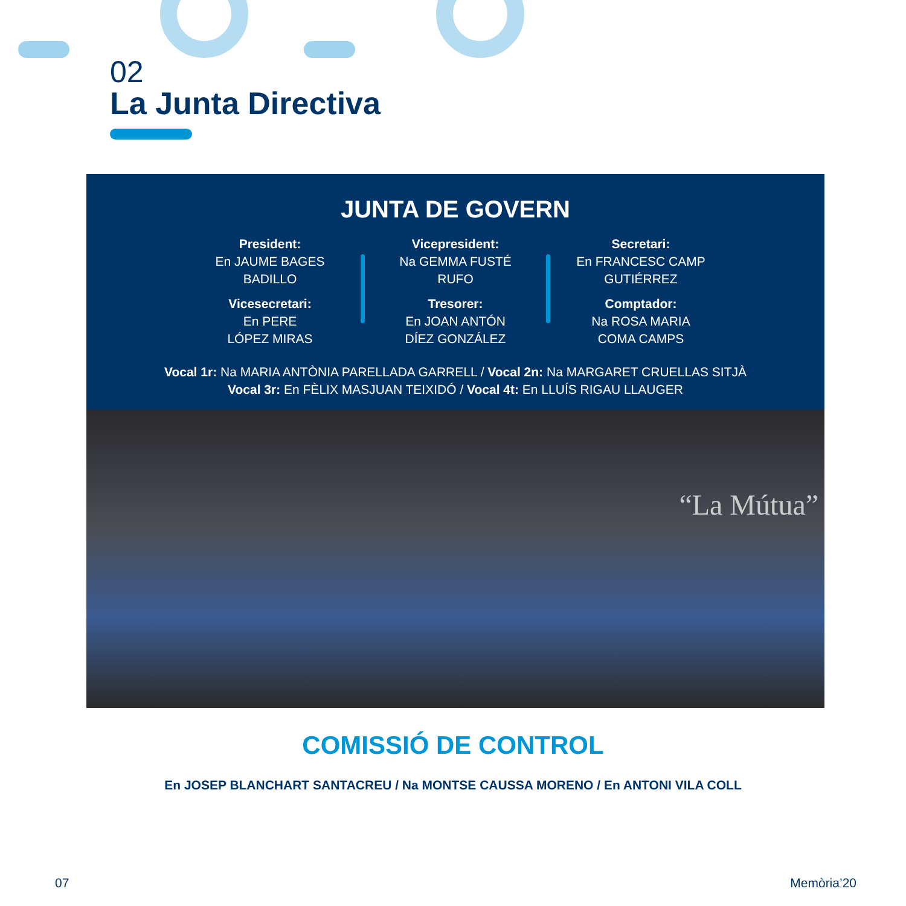02
La Junta Directiva
JUNTA DE GOVERN
President:
En JAUME BAGES
BADILLO
Vicesecretari:
En PERE
LÓPEZ MIRAS
Vicepresident:
Na GEMMA FUSTÉ
RUFO
Tresorer:
En JOAN ANTÓN
DÍEZ GONZÁLEZ
Secretari:
En FRANCESC CAMP
GUTIÉRREZ
Comptador:
Na ROSA MARIA
COMA CAMPS
Vocal 1r: Na MARIA ANTÒNIA PARELLADA GARRELL / Vocal 2n: Na MARGARET CRUELLAS SITJÀ
Vocal 3r: En FÈLIX MASJUAN TEIXIDÓ / Vocal 4t: En LLUÍS RIGAU LLAUGER
“La Mútua”
COMISSIÓ DE CONTROL
En JOSEP BLANCHART SANTACREU / Na MONTSE CAUSSA MORENO / En ANTONI VILA COLL
07 Memòria’20